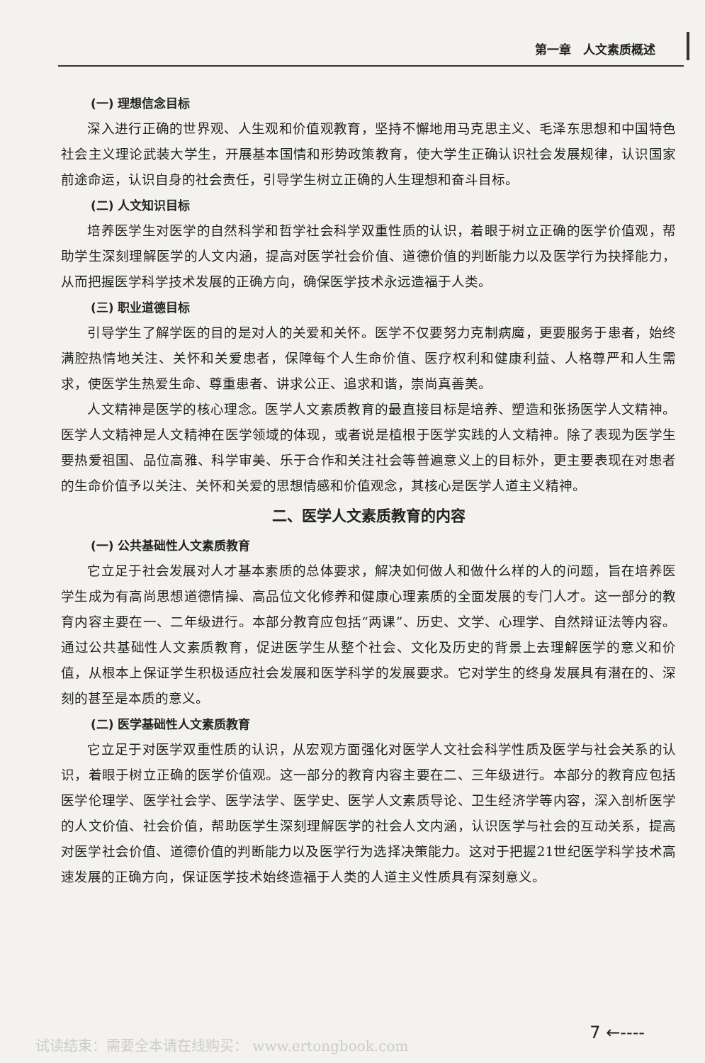第一章　人文素质概述
(一) 理想信念目标
深入进行正确的世界观、人生观和价值观教育，坚持不懈地用马克思主义、毛泽东思想和中国特色社会主义理论武装大学生，开展基本国情和形势政策教育，使大学生正确认识社会发展规律，认识国家前途命运，认识自身的社会责任，引导学生树立正确的人生理想和奋斗目标。
(二) 人文知识目标
培养医学生对医学的自然科学和哲学社会科学双重性质的认识，着眼于树立正确的医学价值观，帮助学生深刻理解医学的人文内涵，提高对医学社会价值、道德价值的判断能力以及医学行为抉择能力，从而把握医学科学技术发展的正确方向，确保医学技术永远造福于人类。
(三) 职业道德目标
引导学生了解学医的目的是对人的关爱和关怀。医学不仅要努力克制病魔，更要服务于患者，始终满腔热情地关注、关怀和关爱患者，保障每个人生命价值、医疗权利和健康利益、人格尊严和人生需求，使医学生热爱生命、尊重患者、讲求公正、追求和谐，崇尚真善美。
人文精神是医学的核心理念。医学人文素质教育的最直接目标是培养、塑造和张扬医学人文精神。医学人文精神是人文精神在医学领域的体现，或者说是植根于医学实践的人文精神。除了表现为医学生要热爱祖国、品位高雅、科学审美、乐于合作和关注社会等普遍意义上的目标外，更主要表现在对患者的生命价值予以关注、关怀和关爱的思想情感和价值观念，其核心是医学人道主义精神。
二、医学人文素质教育的内容
(一) 公共基础性人文素质教育
它立足于社会发展对人才基本素质的总体要求，解决如何做人和做什么样的人的问题，旨在培养医学生成为有高尚思想道德情操、高品位文化修养和健康心理素质的全面发展的专门人才。这一部分的教育内容主要在一、二年级进行。本部分教育应包括“两课”、历史、文学、心理学、自然辩证法等内容。通过公共基础性人文素质教育，促进医学生从整个社会、文化及历史的背景上去理解医学的意义和价值，从根本上保证学生积极适应社会发展和医学科学的发展要求。它对学生的终身发展具有潜在的、深刻的甚至是本质的意义。
(二) 医学基础性人文素质教育
它立足于对医学双重性质的认识，从宏观方面强化对医学人文社会科学性质及医学与社会关系的认识，着眼于树立正确的医学价值观。这一部分的教育内容主要在二、三年级进行。本部分的教育应包括医学伦理学、医学社会学、医学法学、医学史、医学人文素质导论、卫生经济学等内容，深入剖析医学的人文价值、社会价值，帮助医学生深刻理解医学的社会人文内涵，认识医学与社会的互动关系，提高对医学社会价值、道德价值的判断能力以及医学行为选择决策能力。这对于把握21世纪医学科学技术高速发展的正确方向，保证医学技术始终造福于人类的人道主义性质具有深刻意义。
试读结束：需要全本请在线购买： www.ertongbook.com
7 ←----